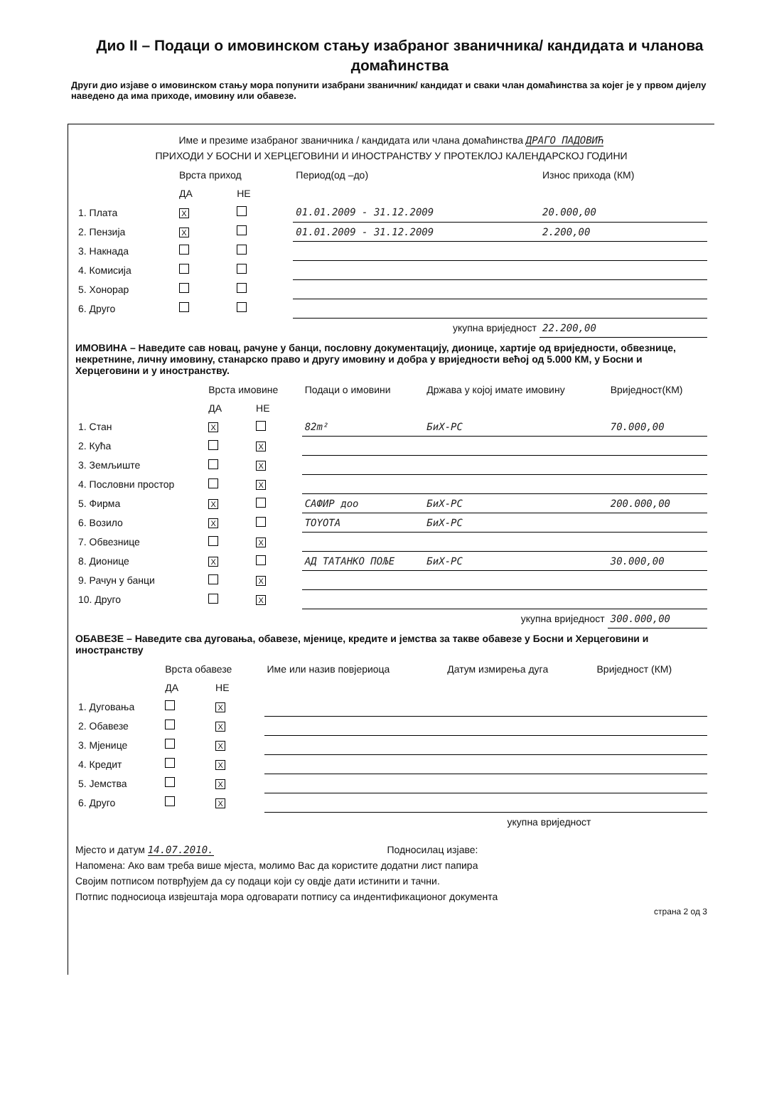Дио II – Подаци о имовинском стању изабраног званичника/ кандидата и члaнова домаћинства
Други дио изјаве о имовинском стању мора попунити изабрани званичник/ кандидат и сваки члан домаћинства за којег је у првом дијелу наведено да има приходе, имовину или обавезе.
Име и презиме изабраног званичника / кандидата или члана домаћинства ДРАГО ПАДОВИЋ
ПРИХОДИ У БОСНИ И ХЕРЦЕГОВИНИ И ИНОСТРАНСТВУ У ПРОТЕКЛОЈ КАЛЕНДАРСКОЈ ГОДИНИ
| | Врста приход | | Период(од –до) | Износ прихода (КМ) |
| --- | --- | --- | --- | --- |
| | ДА | НЕ | | |
| 1. Плата | X | | 01.01.2009 - 31.12.2009 | 20.000,00 |
| 2. Пензија | X | | 01.01.2009 - 31.12.2009 | 2.200,00 |
| 3. Накнада | | | | |
| 4. Комисија | | | | |
| 5. Хонорар | | | | |
| 6. Друго | | | | |
| укупна вриједност | | | | 22.200,00 |
ИМОВИНА – Наведите сав новац, рачуне у банци, пословну документацију, дионице, хартије од вриједности, обвезнице, некретнине, личну имовину, станарско право и другу имовину и добра у вриједности већој од 5.000 КМ, у Босни и Херцеговини и у иностранству.
| | Врста имовине | | Подаци о имовини | Држава у којој имате имовину | Вриједност(КМ) |
| --- | --- | --- | --- | --- | --- |
| | ДА | НЕ | | | |
| 1. Стан | X | | 82m² | БиХ-РС | 70.000,00 |
| 2. Кућа | | X | | | |
| 3. Земљиште | | X | | | |
| 4. Пословни простор | | X | | | |
| 5. Фирма | X | | САФИР доо | БиХ-РС | 200.000,00 |
| 6. Возило | X | | TOYOTA | БиХ-РС | |
| 7. Обвезнице | | X | | | |
| 8. Дионице | X | | АД ТАТАНКО ПОЉЕ | БиХ-РС | 30.000,00 |
| 9. Рачун у банци | | X | | | |
| 10. Друго | | X | | | |
| укупна вриједност | | | | | 300.000,00 |
ОБАВЕЗЕ – Наведите сва дуговања, обавезе, мјенице, кредите и јемства за такве обавезе у Босни и Херцеговини и иностранству
| | Врста обавезе | | Име или назив повјериоца | Датум измирења дуга | Вриједност (КМ) |
| --- | --- | --- | --- | --- | --- |
| | ДА | НЕ | | | |
| 1. Дуговања | | X | | | |
| 2. Обавезе | | X | | | |
| 3. Мјенице | | X | | | |
| 4. Кредит | | X | | | |
| 5. Јемства | | X | | | |
| 6. Друго | | X | | | |
| укупна вриједност | | | | | |
Мјесто и датум 14.07.2010. Подносилац изјаве:
Напомена: Ако вам треба више мјеста, молимо Вас да користите додатни лист папира
Својим потписом потврђујем да су подаци који су овдје дати истинити и тачни.
Потпис подносиоца извјештаја мора одговарати потпису са индентификационог документа
страна 2 од 3